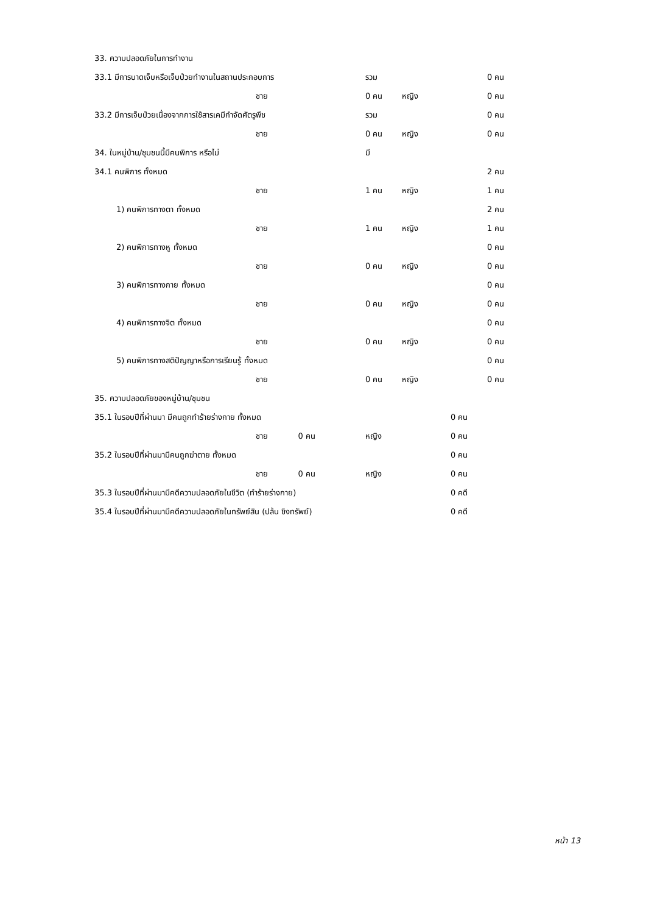| 33. ความปลอดภัยในการทำงาน | | | | | | |
| 33.1 มีการบาดเจ็บหรือเจ็บป่วยทำงานในสถานประกอบการ | | | รวม | | | 0 คน |
| | ชาย | | 0 คน | หญิง | | 0 คน |
| 33.2 มีการเจ็บป่วยเนื่องจากการใช้สารเคมีกำจัดศัตรูพืช | | | รวม | | | 0 คน |
| | ชาย | | 0 คน | หญิง | | 0 คน |
| 34. ในหมู่บ้าน/ชุมชนนี้มีคนพิการ หรือไม่ | | | มี | | | |
| 34.1 คนพิการ ทั้งหมด | | | | | | 2 คน |
| | ชาย | | 1 คน | หญิง | | 1 คน |
| 1) คนพิการทางตา ทั้งหมด | | | | | | 2 คน |
| | ชาย | | 1 คน | หญิง | | 1 คน |
| 2) คนพิการทางหู ทั้งหมด | | | | | | 0 คน |
| | ชาย | | 0 คน | หญิง | | 0 คน |
| 3) คนพิการทางกาย ทั้งหมด | | | | | | 0 คน |
| | ชาย | | 0 คน | หญิง | | 0 คน |
| 4) คนพิการทางจิต ทั้งหมด | | | | | | 0 คน |
| | ชาย | | 0 คน | หญิง | | 0 คน |
| 5) คนพิการทางสติปัญญาหรือการเรียนรู้ ทั้งหมด | | | | | | 0 คน |
| | ชาย | | 0 คน | หญิง | | 0 คน |
| 35. ความปลอดภัยของหมู่บ้าน/ชุมชน | | | | | | |
| 35.1 ในรอบปีที่ผ่านมา มีคนถูกทำร้ายร่างกาย ทั้งหมด | | | | | 0 คน | |
| | ชาย 0 คน | | หญิง | | 0 คน | |
| 35.2 ในรอบปีที่ผ่านมามีคนถูกฆ่าตาย ทั้งหมด | | | | | 0 คน | |
| | ชาย 0 คน | | หญิง | | 0 คน | |
| 35.3 ในรอบปีที่ผ่านมามีคดีความปลอดภัยในชีวิต (ทำร้ายร่างกาย) | | | | | 0 คดี | |
| 35.4 ในรอบปีที่ผ่านมามีคดีความปลอดภัยในทรัพย์สิน (ปล้น ชิงทรัพย์) | | | | | 0 คดี | |
หน้า 13